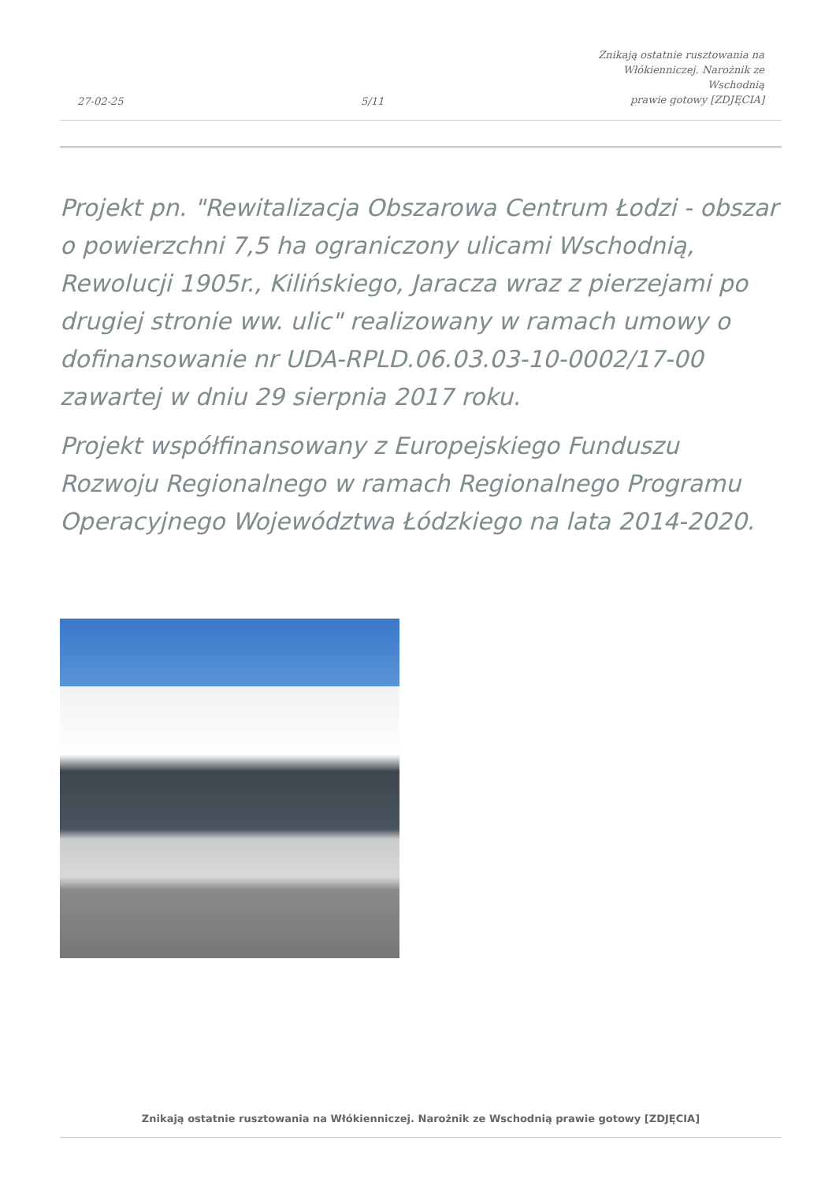27-02-25
5/11
Znikają ostatnie rusztowania na
Włókienniczej. Narożnik ze Wschodnią
prawie gotowy [ZDJĘCIA]
Projekt pn. "Rewitalizacja Obszarowa Centrum Łodzi - obszar o powierzchni 7,5 ha ograniczony ulicami Wschodnią, Rewolucji 1905r., Kilińskiego, Jaracza wraz z pierzejami po drugiej stronie ww. ulic" realizowany w ramach umowy o dofinansowanie nr UDA-RPLD.06.03.03-10-0002/17-00 zawartej w dniu 29 sierpnia 2017 roku.
Projekt współfinansowany z Europejskiego Funduszu Rozwoju Regionalnego w ramach Regionalnego Programu Operacyjnego Województwa Łódzkiego na lata 2014-2020.
Znikają ostatnie rusztowania na Włókienniczej. Narożnik ze Wschodnią prawie gotowy [ZDJĘCIA]